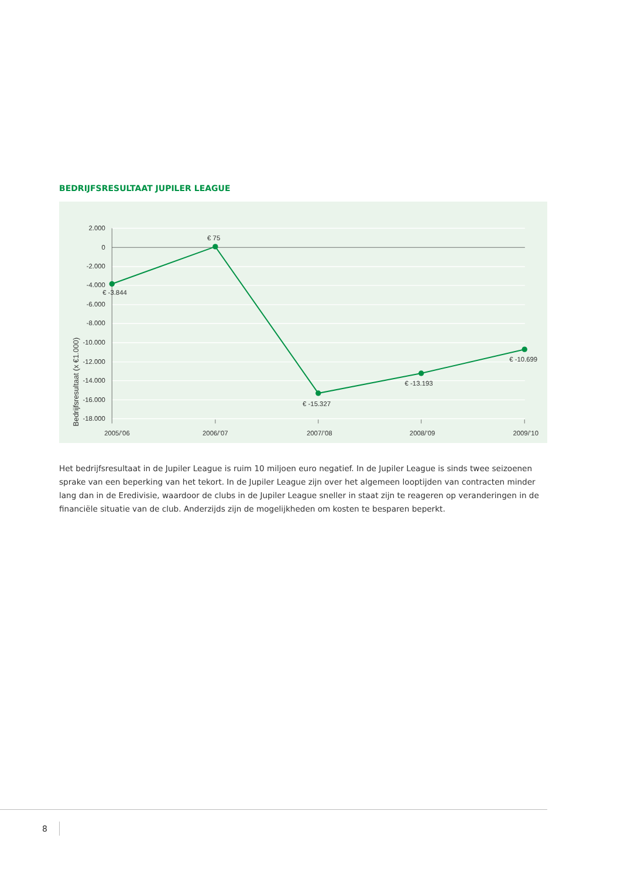BEDRIJFSRESULTAAT JUPILER LEAGUE
2.000
0
-2.000
-4.000
-6.000
-8.000
-10.000
-12.000
-14.000
-16.000
-18.000
Bedrijfsresultaat (x €1.000)
2005/’06
2006/’07
2007/’08
2008/’09
2009/’10
€ -3.844
€ 75
€ -15.327
€ -13.193
€ -10.699
Het bedrijfsresultaat in de Jupiler League is ruim 10 miljoen euro negatief. In de Jupiler League is sinds twee seizoenen sprake van een beperking van het tekort. In de Jupiler League zijn over het algemeen looptijden van contracten minder lang dan in de Eredivisie, waardoor de clubs in de Jupiler League sneller in staat zijn te reageren op veranderingen in de financiële situatie van de club. Anderzijds zijn de mogelijkheden om kosten te besparen beperkt.
8